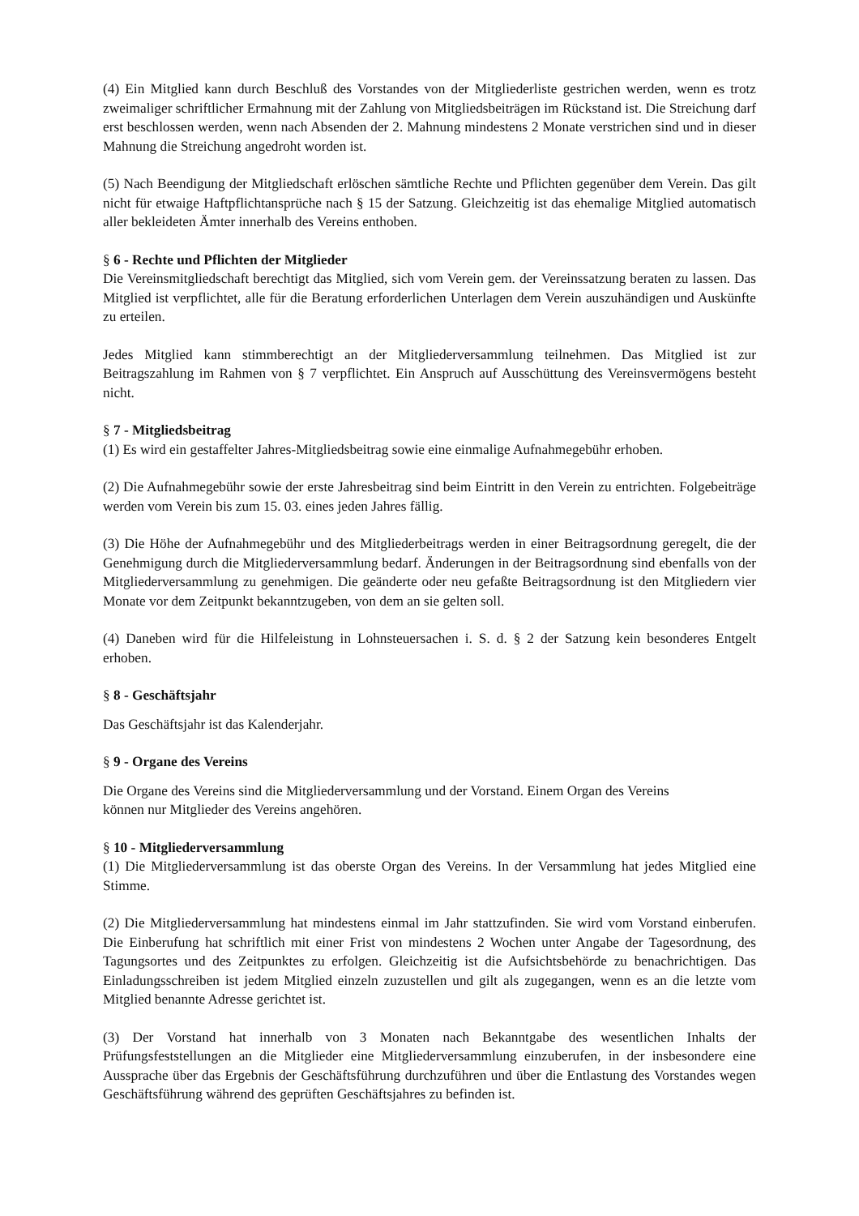(4) Ein Mitglied kann durch Beschluß des Vorstandes von der Mitgliederliste gestrichen werden, wenn es trotz zweimaliger schriftlicher Ermahnung mit der Zahlung von Mitgliedsbeiträgen im Rückstand ist. Die Streichung darf erst beschlossen werden, wenn nach Absenden der 2. Mahnung mindestens 2 Monate verstrichen sind und in dieser Mahnung die Streichung angedroht worden ist.
(5) Nach Beendigung der Mitgliedschaft erlöschen sämtliche Rechte und Pflichten gegenüber dem Verein. Das gilt nicht für etwaige Haftpflichtansprüche nach § 15 der Satzung. Gleichzeitig ist das ehemalige Mitglied automatisch aller bekleideten Ämter innerhalb des Vereins enthoben.
§ 6 - Rechte und Pflichten der Mitglieder
Die Vereinsmitgliedschaft berechtigt das Mitglied, sich vom Verein gem. der Vereinssatzung beraten zu lassen. Das Mitglied ist verpflichtet, alle für die Beratung erforderlichen Unterlagen dem Verein auszuhändigen und Auskünfte zu erteilen.
Jedes Mitglied kann stimmberechtigt an der Mitgliederversammlung teilnehmen. Das Mitglied ist zur Beitragszahlung im Rahmen von § 7 verpflichtet. Ein Anspruch auf Ausschüttung des Vereinsvermögens besteht nicht.
§ 7 - Mitgliedsbeitrag
(1) Es wird ein gestaffelter Jahres-Mitgliedsbeitrag sowie eine einmalige Aufnahmegebühr erhoben.
(2) Die Aufnahmegebühr sowie der erste Jahresbeitrag sind beim Eintritt in den Verein zu entrichten. Folgebeiträge werden vom Verein bis zum 15. 03. eines jeden Jahres fällig.
(3) Die Höhe der Aufnahmegebühr und des Mitgliederbeitrags werden in einer Beitragsordnung geregelt, die der Genehmigung durch die Mitgliederversammlung bedarf. Änderungen in der Beitragsordnung sind ebenfalls von der Mitgliederversammlung zu genehmigen. Die geänderte oder neu gefaßte Beitragsordnung ist den Mitgliedern vier Monate vor dem Zeitpunkt bekanntzugeben, von dem an sie gelten soll.
(4) Daneben wird für die Hilfeleistung in Lohnsteuersachen i. S. d. § 2 der Satzung kein besonderes Entgelt erhoben.
§ 8 - Geschäftsjahr
Das Geschäftsjahr ist das Kalenderjahr.
§ 9 - Organe des Vereins
Die Organe des Vereins sind die Mitgliederversammlung und der Vorstand. Einem Organ des Vereins
können nur Mitglieder des Vereins angehören.
§ 10 - Mitgliederversammlung
(1) Die Mitgliederversammlung ist das oberste Organ des Vereins. In der Versammlung hat jedes Mitglied eine Stimme.
(2) Die Mitgliederversammlung hat mindestens einmal im Jahr stattzufinden. Sie wird vom Vorstand einberufen. Die Einberufung hat schriftlich mit einer Frist von mindestens 2 Wochen unter Angabe der Tagesordnung, des Tagungsortes und des Zeitpunktes zu erfolgen. Gleichzeitig ist die Aufsichtsbehörde zu benachrichtigen. Das Einladungsschreiben ist jedem Mitglied einzeln zuzustellen und gilt als zugegangen, wenn es an die letzte vom Mitglied benannte Adresse gerichtet ist.
(3) Der Vorstand hat innerhalb von 3 Monaten nach Bekanntgabe des wesentlichen Inhalts der Prüfungsfeststellungen an die Mitglieder eine Mitgliederversammlung einzuberufen, in der insbesondere eine Aussprache über das Ergebnis der Geschäftsführung durchzuführen und über die Entlastung des Vorstandes wegen Geschäftsführung während des geprüften Geschäftsjahres zu befinden ist.